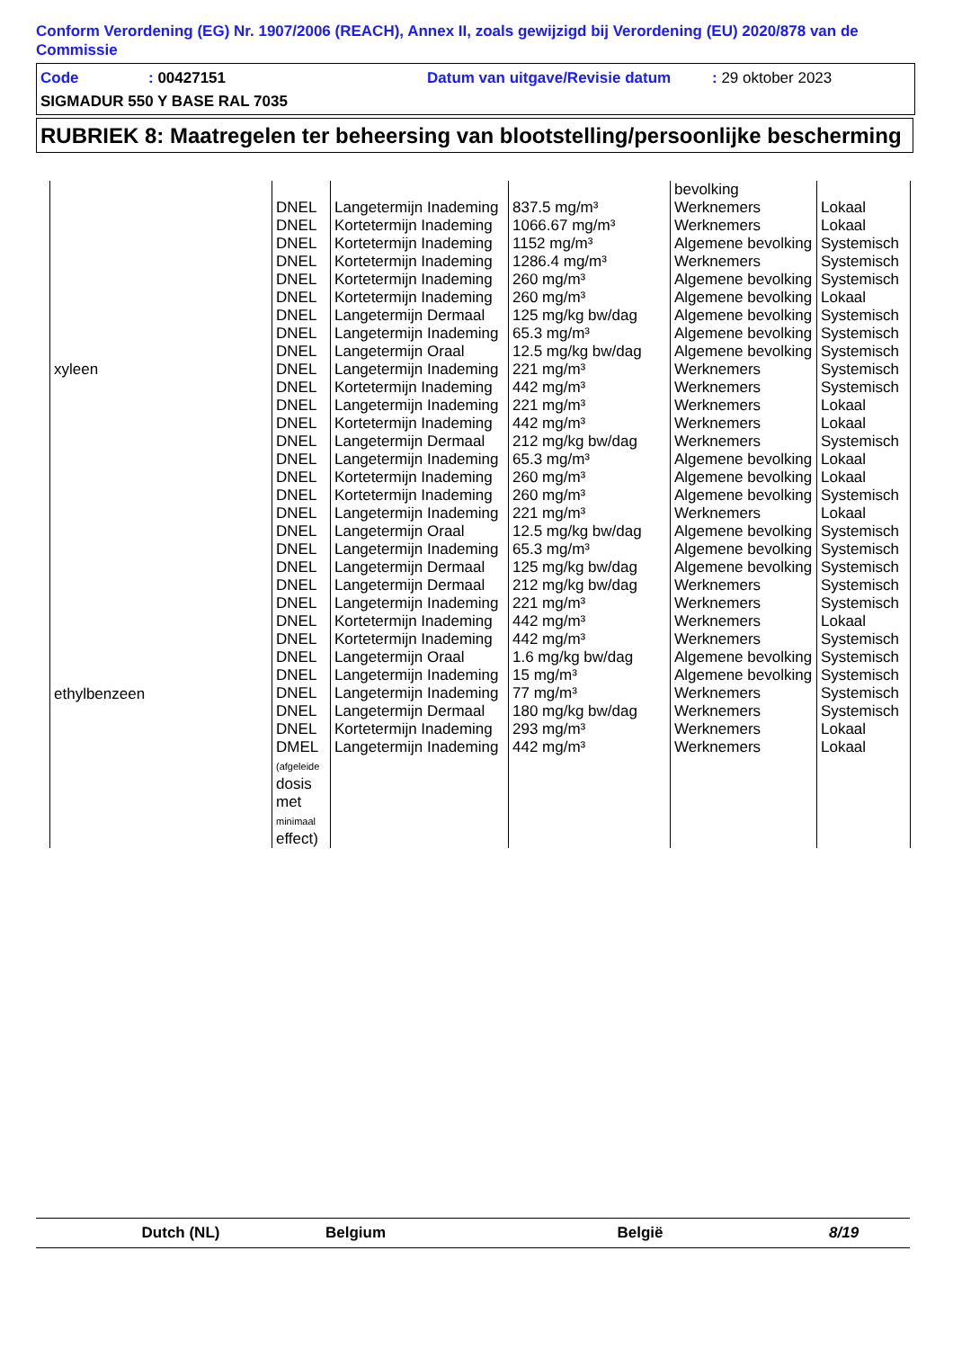Conform Verordening (EG) Nr. 1907/2006 (REACH), Annex II, zoals gewijzigd bij Verordening (EU) 2020/878 van de Commissie
Code: 00427151 Datum van uitgave/Revisie datum: 29 oktober 2023
SIGMADUR 550 Y BASE RAL 7035
RUBRIEK 8: Maatregelen ter beheersing van blootstelling/persoonlijke bescherming
| | | | | bevolking | |
| xyleen | DNEL | Langetermijn Inademing | 837.5 mg/m³ | Werknemers | Lokaal |
| | DNEL | Kortetermijn Inademing | 1066.67 mg/m³ | Werknemers | Lokaal |
| | DNEL | Kortetermijn Inademing | 1152 mg/m³ | Algemene bevolking | Systemisch |
| | DNEL | Kortetermijn Inademing | 1286.4 mg/m³ | Werknemers | Systemisch |
| | DNEL | Kortetermijn Inademing | 260 mg/m³ | Algemene bevolking | Systemisch |
| | DNEL | Kortetermijn Inademing | 260 mg/m³ | Algemene bevolking | Lokaal |
| | DNEL | Langetermijn Dermaal | 125 mg/kg bw/dag | Algemene bevolking | Systemisch |
| | DNEL | Langetermijn Inademing | 65.3 mg/m³ | Algemene bevolking | Systemisch |
| | DNEL | Langetermijn Oraal | 12.5 mg/kg bw/dag | Algemene bevolking | Systemisch |
| | DNEL | Langetermijn Inademing | 221 mg/m³ | Werknemers | Systemisch |
| | DNEL | Kortetermijn Inademing | 442 mg/m³ | Werknemers | Systemisch |
| | DNEL | Langetermijn Inademing | 221 mg/m³ | Werknemers | Lokaal |
| | DNEL | Kortetermijn Inademing | 442 mg/m³ | Werknemers | Lokaal |
| | DNEL | Langetermijn Dermaal | 212 mg/kg bw/dag | Werknemers | Systemisch |
| | DNEL | Langetermijn Inademing | 65.3 mg/m³ | Algemene bevolking | Lokaal |
| | DNEL | Kortetermijn Inademing | 260 mg/m³ | Algemene bevolking | Lokaal |
| | DNEL | Kortetermijn Inademing | 260 mg/m³ | Algemene bevolking | Systemisch |
| | DNEL | Langetermijn Inademing | 221 mg/m³ | Werknemers | Lokaal |
| | DNEL | Langetermijn Oraal | 12.5 mg/kg bw/dag | Algemene bevolking | Systemisch |
| ethylbenzeen | DNEL | Langetermijn Inademing | 65.3 mg/m³ | Algemene bevolking | Systemisch |
| | DNEL | Langetermijn Dermaal | 125 mg/kg bw/dag | Algemene bevolking | Systemisch |
| | DNEL | Langetermijn Dermaal | 212 mg/kg bw/dag | Werknemers | Systemisch |
| | DNEL | Langetermijn Inademing | 221 mg/m³ | Werknemers | Systemisch |
| | DNEL | Kortetermijn Inademing | 442 mg/m³ | Werknemers | Lokaal |
| | DNEL | Kortetermijn Inademing | 442 mg/m³ | Werknemers | Systemisch |
| | DNEL | Langetermijn Oraal | 1.6 mg/kg bw/dag | Algemene bevolking | Systemisch |
| | DNEL | Langetermijn Inademing | 15 mg/m³ | Algemene bevolking | Systemisch |
| | DNEL | Langetermijn Inademing | 77 mg/m³ | Werknemers | Systemisch |
| | DNEL | Langetermijn Dermaal | 180 mg/kg bw/dag | Werknemers | Systemisch |
| | DNEL | Kortetermijn Inademing | 293 mg/m³ | Werknemers | Lokaal |
| | DMEL (afgeleide dosis met minimaal effect) | Langetermijn Inademing | 442 mg/m³ | Werknemers | Lokaal |
Dutch (NL) Belgium België 8/19